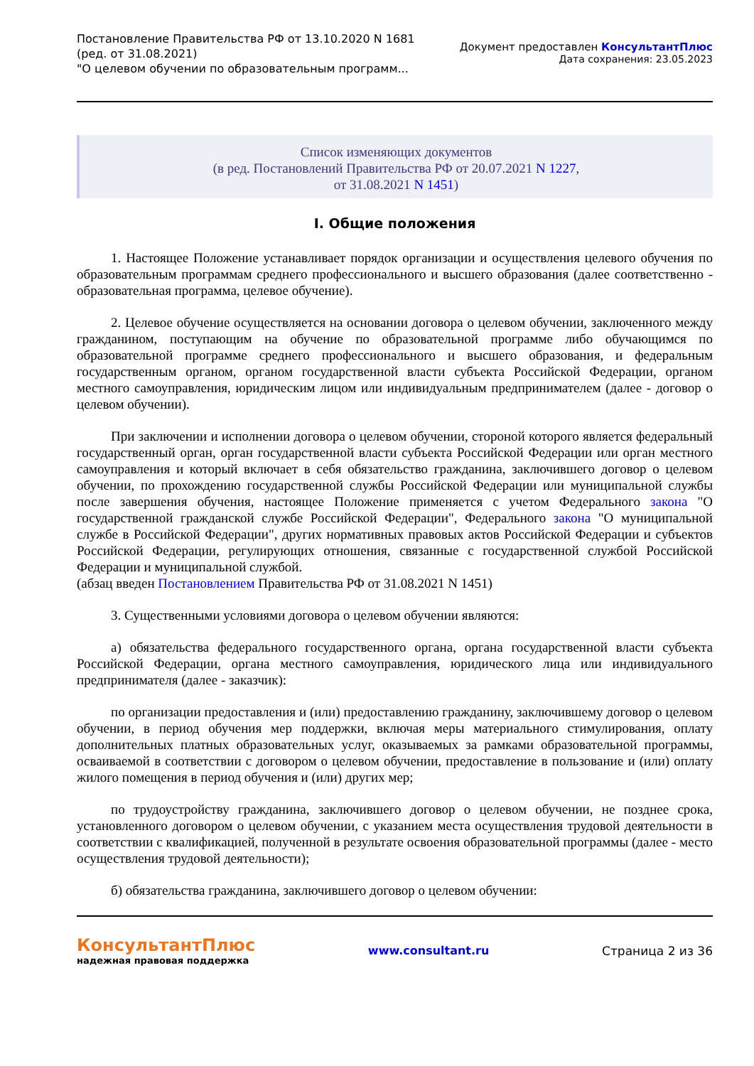Постановление Правительства РФ от 13.10.2020 N 1681
(ред. от 31.08.2021)
"О целевом обучении по образовательным программ...
Документ предоставлен КонсультантПлюс
Дата сохранения: 23.05.2023
Список изменяющих документов
(в ред. Постановлений Правительства РФ от 20.07.2021 N 1227,
от 31.08.2021 N 1451)
I. Общие положения
1. Настоящее Положение устанавливает порядок организации и осуществления целевого обучения по образовательным программам среднего профессионального и высшего образования (далее соответственно - образовательная программа, целевое обучение).
2. Целевое обучение осуществляется на основании договора о целевом обучении, заключенного между гражданином, поступающим на обучение по образовательной программе либо обучающимся по образовательной программе среднего профессионального и высшего образования, и федеральным государственным органом, органом государственной власти субъекта Российской Федерации, органом местного самоуправления, юридическим лицом или индивидуальным предпринимателем (далее - договор о целевом обучении).
При заключении и исполнении договора о целевом обучении, стороной которого является федеральный государственный орган, орган государственной власти субъекта Российской Федерации или орган местного самоуправления и который включает в себя обязательство гражданина, заключившего договор о целевом обучении, по прохождению государственной службы Российской Федерации или муниципальной службы после завершения обучения, настоящее Положение применяется с учетом Федерального закона "О государственной гражданской службе Российской Федерации", Федерального закона "О муниципальной службе в Российской Федерации", других нормативных правовых актов Российской Федерации и субъектов Российской Федерации, регулирующих отношения, связанные с государственной службой Российской Федерации и муниципальной службой.
(абзац введен Постановлением Правительства РФ от 31.08.2021 N 1451)
3. Существенными условиями договора о целевом обучении являются:
а) обязательства федерального государственного органа, органа государственной власти субъекта Российской Федерации, органа местного самоуправления, юридического лица или индивидуального предпринимателя (далее - заказчик):
по организации предоставления и (или) предоставлению гражданину, заключившему договор о целевом обучении, в период обучения мер поддержки, включая меры материального стимулирования, оплату дополнительных платных образовательных услуг, оказываемых за рамками образовательной программы, осваиваемой в соответствии с договором о целевом обучении, предоставление в пользование и (или) оплату жилого помещения в период обучения и (или) других мер;
по трудоустройству гражданина, заключившего договор о целевом обучении, не позднее срока, установленного договором о целевом обучении, с указанием места осуществления трудовой деятельности в соответствии с квалификацией, полученной в результате освоения образовательной программы (далее - место осуществления трудовой деятельности);
б) обязательства гражданина, заключившего договор о целевом обучении:
КонсультантПлюс
надежная правовая поддержка
www.consultant.ru Страница 2 из 36